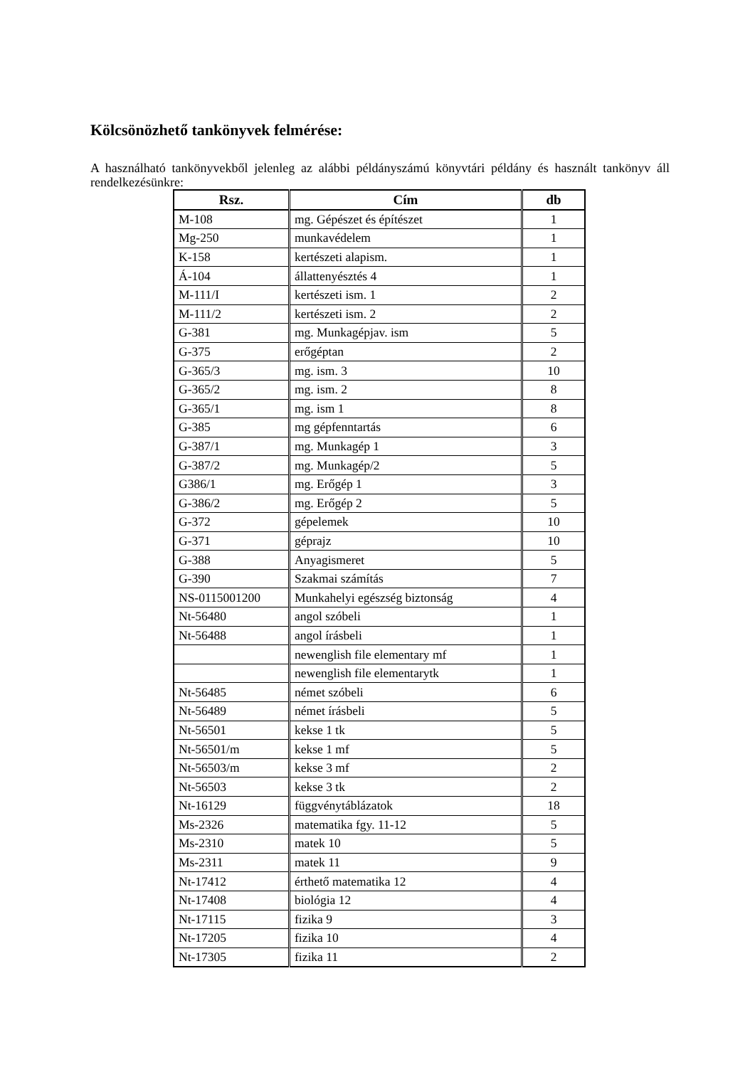Kölcsönözhető tankönyvek felmérése:
A használható tankönyvekből jelenleg az alábbi példányszámú könyvtári példány és használt tankönyv áll rendelkezésünkre:
| Rsz. | Cím | db |
| --- | --- | --- |
| M-108 | mg. Gépészet és építészet | 1 |
| Mg-250 | munkavédelem | 1 |
| K-158 | kertészeti alapism. | 1 |
| Á-104 | állattenyésztés 4 | 1 |
| M-111/I | kertészeti ism. 1 | 2 |
| M-111/2 | kertészeti ism. 2 | 2 |
| G-381 | mg. Munkagépjav. ism | 5 |
| G-375 | erőgéptan | 2 |
| G-365/3 | mg. ism. 3 | 10 |
| G-365/2 | mg. ism. 2 | 8 |
| G-365/1 | mg. ism 1 | 8 |
| G-385 | mg gépfenntartás | 6 |
| G-387/1 | mg. Munkagép 1 | 3 |
| G-387/2 | mg. Munkagép/2 | 5 |
| G386/1 | mg. Erőgép 1 | 3 |
| G-386/2 | mg. Erőgép 2 | 5 |
| G-372 | gépelemek | 10 |
| G-371 | géprajz | 10 |
| G-388 | Anyagismeret | 5 |
| G-390 | Szakmai számítás | 7 |
| NS-0115001200 | Munkahelyi egészség biztonság | 4 |
| Nt-56480 | angol szóbeli | 1 |
| Nt-56488 | angol írásbeli | 1 |
| | newenglish file elementary mf | 1 |
| | newenglish file elementarytk | 1 |
| Nt-56485 | német szóbeli | 6 |
| Nt-56489 | német írásbeli | 5 |
| Nt-56501 | kekse 1 tk | 5 |
| Nt-56501/m | kekse 1 mf | 5 |
| Nt-56503/m | kekse 3 mf | 2 |
| Nt-56503 | kekse 3 tk | 2 |
| Nt-16129 | függvénytáblázatok | 18 |
| Ms-2326 | matematika fgy. 11-12 | 5 |
| Ms-2310 | matek 10 | 5 |
| Ms-2311 | matek 11 | 9 |
| Nt-17412 | érthető matematika 12 | 4 |
| Nt-17408 | biológia 12 | 4 |
| Nt-17115 | fizika 9 | 3 |
| Nt-17205 | fizika 10 | 4 |
| Nt-17305 | fizika 11 | 2 |